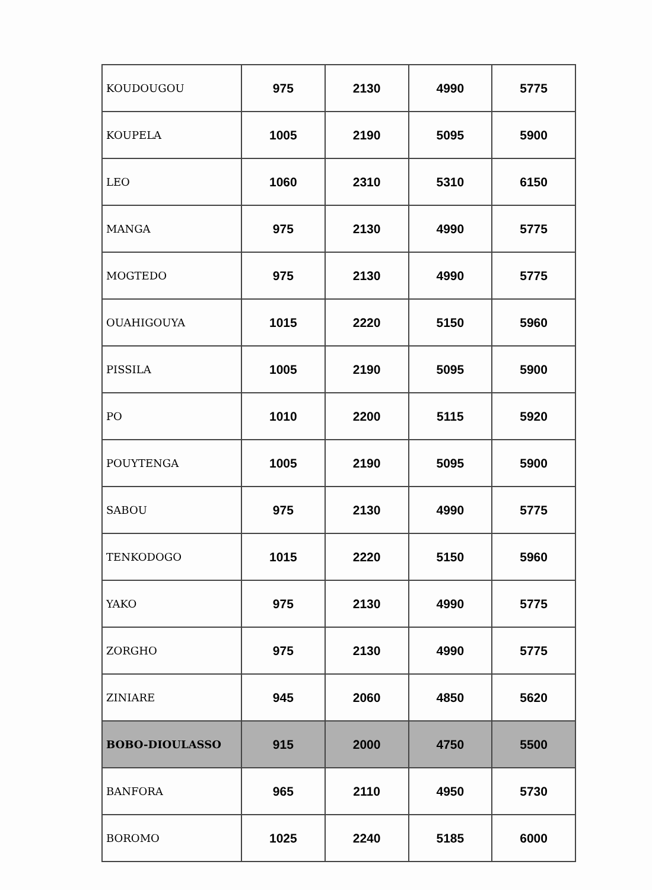| KOUDOUGOU | 975 | 2130 | 4990 | 5775 |
| KOUPELA | 1005 | 2190 | 5095 | 5900 |
| LEO | 1060 | 2310 | 5310 | 6150 |
| MANGA | 975 | 2130 | 4990 | 5775 |
| MOGTEDO | 975 | 2130 | 4990 | 5775 |
| OUAHIGOUYA | 1015 | 2220 | 5150 | 5960 |
| PISSILA | 1005 | 2190 | 5095 | 5900 |
| PO | 1010 | 2200 | 5115 | 5920 |
| POUYTENGA | 1005 | 2190 | 5095 | 5900 |
| SABOU | 975 | 2130 | 4990 | 5775 |
| TENKODOGO | 1015 | 2220 | 5150 | 5960 |
| YAKO | 975 | 2130 | 4990 | 5775 |
| ZORGHO | 975 | 2130 | 4990 | 5775 |
| ZINIARE | 945 | 2060 | 4850 | 5620 |
| BOBO-DIOULASSO | 915 | 2000 | 4750 | 5500 |
| BANFORA | 965 | 2110 | 4950 | 5730 |
| BOROMO | 1025 | 2240 | 5185 | 6000 |